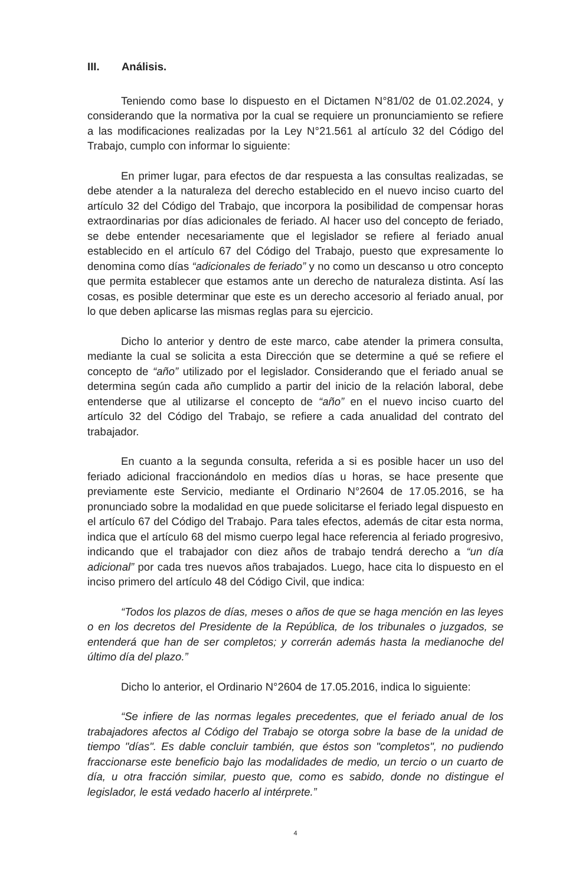III. Análisis.
Teniendo como base lo dispuesto en el Dictamen N°81/02 de 01.02.2024, y considerando que la normativa por la cual se requiere un pronunciamiento se refiere a las modificaciones realizadas por la Ley N°21.561 al artículo 32 del Código del Trabajo, cumplo con informar lo siguiente:
En primer lugar, para efectos de dar respuesta a las consultas realizadas, se debe atender a la naturaleza del derecho establecido en el nuevo inciso cuarto del artículo 32 del Código del Trabajo, que incorpora la posibilidad de compensar horas extraordinarias por días adicionales de feriado. Al hacer uso del concepto de feriado, se debe entender necesariamente que el legislador se refiere al feriado anual establecido en el artículo 67 del Código del Trabajo, puesto que expresamente lo denomina como días “adicionales de feriado” y no como un descanso u otro concepto que permita establecer que estamos ante un derecho de naturaleza distinta. Así las cosas, es posible determinar que este es un derecho accesorio al feriado anual, por lo que deben aplicarse las mismas reglas para su ejercicio.
Dicho lo anterior y dentro de este marco, cabe atender la primera consulta, mediante la cual se solicita a esta Dirección que se determine a qué se refiere el concepto de “año” utilizado por el legislador. Considerando que el feriado anual se determina según cada año cumplido a partir del inicio de la relación laboral, debe entenderse que al utilizarse el concepto de “año” en el nuevo inciso cuarto del artículo 32 del Código del Trabajo, se refiere a cada anualidad del contrato del trabajador.
En cuanto a la segunda consulta, referida a si es posible hacer un uso del feriado adicional fraccionándolo en medios días u horas, se hace presente que previamente este Servicio, mediante el Ordinario N°2604 de 17.05.2016, se ha pronunciado sobre la modalidad en que puede solicitarse el feriado legal dispuesto en el artículo 67 del Código del Trabajo. Para tales efectos, además de citar esta norma, indica que el artículo 68 del mismo cuerpo legal hace referencia al feriado progresivo, indicando que el trabajador con diez años de trabajo tendrá derecho a “un día adicional” por cada tres nuevos años trabajados. Luego, hace cita lo dispuesto en el inciso primero del artículo 48 del Código Civil, que indica:
“Todos los plazos de días, meses o años de que se haga mención en las leyes o en los decretos del Presidente de la República, de los tribunales o juzgados, se entenderá que han de ser completos; y correrán además hasta la medianoche del último día del plazo.”
Dicho lo anterior, el Ordinario N°2604 de 17.05.2016, indica lo siguiente:
“Se infiere de las normas legales precedentes, que el feriado anual de los trabajadores afectos al Código del Trabajo se otorga sobre la base de la unidad de tiempo "días". Es dable concluir también, que éstos son "completos", no pudiendo fraccionarse este beneficio bajo las modalidades de medio, un tercio o un cuarto de día, u otra fracción similar, puesto que, como es sabido, donde no distingue el legislador, le está vedado hacerlo al intérprete.”
4